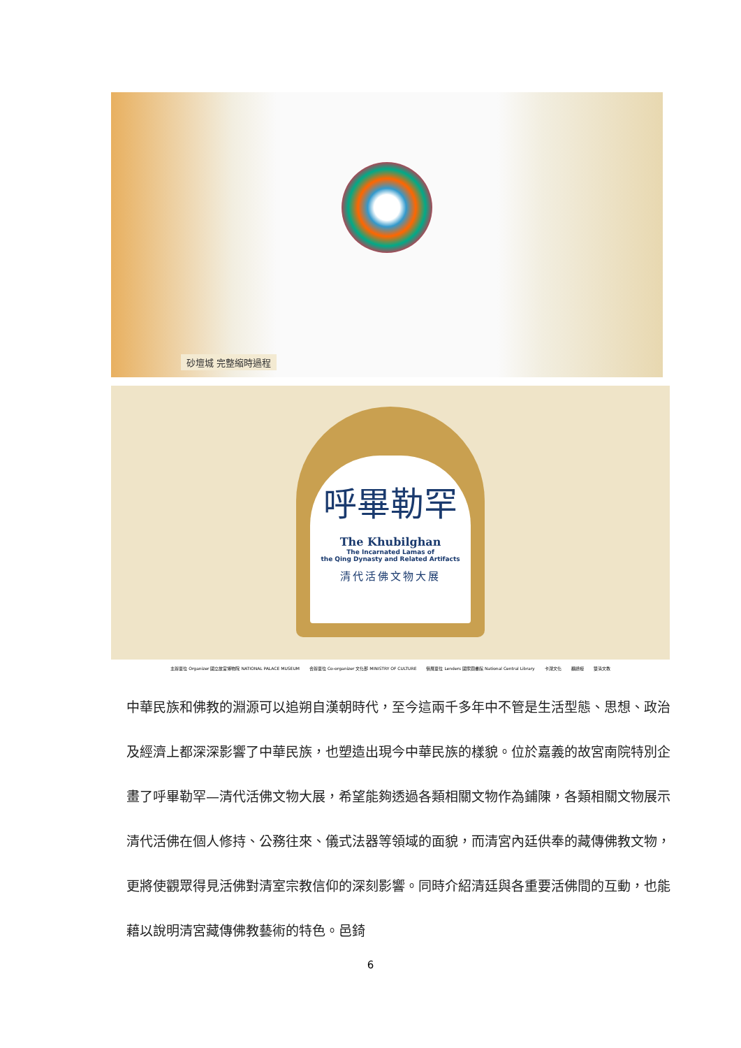砂壇城 完整縮時過程
呼畢勒罕
The Khubilghan
The Incarnated Lamas of
the Qing Dynasty and Related Artifacts
清代活佛文物大展
主辦單位 Organizer 國立故宮博物院 NATIONAL PALACE MUSEUM 合辦單位 Co-organizer 文化部 MINISTRY OF CULTURE 借展單位 Lenders 國家圖書館 National Central Library 卡瀧文化 翻譜禪 雙清文教
中華民族和佛教的淵源可以追朔自漢朝時代，至今這兩千多年中不管是生活型態、思想、政治及經濟上都深深影響了中華民族，也塑造出現今中華民族的樣貌。位於嘉義的故宮南院特別企畫了呼畢勒罕—清代活佛文物大展，希望能夠透過各類相關文物作為鋪陳，各類相關文物展示清代活佛在個人修持、公務往來、儀式法器等領域的面貌，而清宮內廷供奉的藏傳佛教文物，更將使觀眾得見活佛對清室宗教信仰的深刻影響。同時介紹清廷與各重要活佛間的互動，也能藉以說明清宮藏傳佛教藝術的特色。邑錡
6